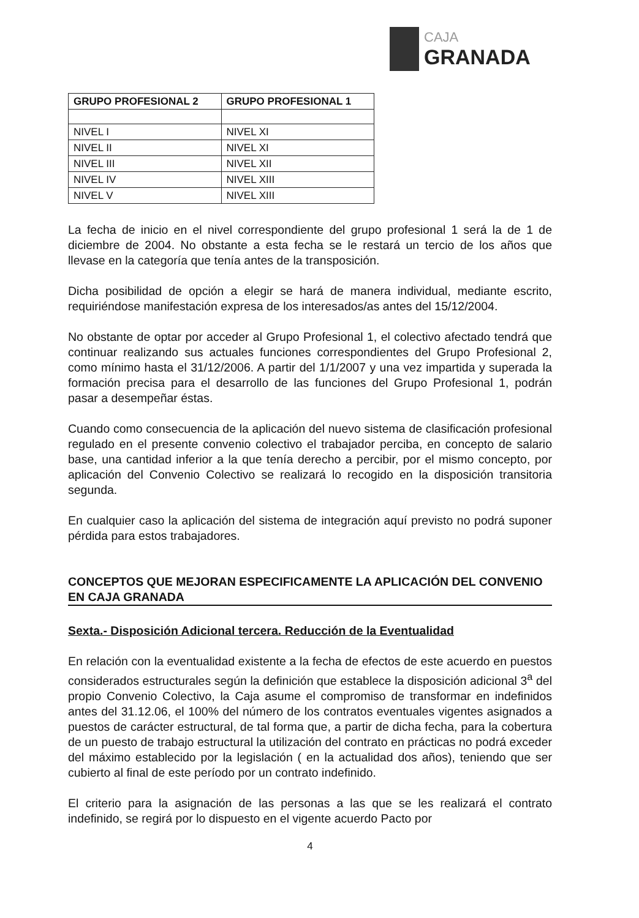CAJA
GRANADA
| GRUPO PROFESIONAL 2 | GRUPO PROFESIONAL 1 |
| --- | --- |
| NIVEL I | NIVEL XI |
| NIVEL II | NIVEL XI |
| NIVEL III | NIVEL XII |
| NIVEL IV | NIVEL XIII |
| NIVEL V | NIVEL XIII |
La fecha de inicio en el nivel correspondiente del grupo profesional 1 será la de 1 de diciembre de 2004. No obstante a esta fecha se le restará un tercio de los años que llevase en la categoría que tenía antes de la transposición.
Dicha posibilidad de opción a elegir se hará de manera individual, mediante escrito, requiriéndose manifestación expresa de los interesados/as antes del 15/12/2004.
No obstante de optar por acceder al Grupo Profesional 1, el colectivo afectado tendrá que continuar realizando sus actuales funciones correspondientes del Grupo Profesional 2, como mínimo hasta el 31/12/2006. A partir del 1/1/2007 y una vez impartida y superada la formación precisa para el desarrollo de las funciones del Grupo Profesional 1, podrán pasar a desempeñar éstas.
Cuando como consecuencia de la aplicación del nuevo sistema de clasificación profesional regulado en el presente convenio colectivo el trabajador perciba, en concepto de salario base, una cantidad inferior a la que tenía derecho a percibir, por el mismo concepto, por aplicación del Convenio Colectivo se realizará lo recogido en la disposición transitoria segunda.
En cualquier caso la aplicación del sistema de integración aquí previsto no podrá suponer pérdida para estos trabajadores.
CONCEPTOS QUE MEJORAN ESPECIFICAMENTE LA APLICACIÓN DEL CONVENIO EN CAJA GRANADA
Sexta.- Disposición Adicional tercera. Reducción de la Eventualidad
En relación con la eventualidad existente a la fecha de efectos de este acuerdo en puestos considerados estructurales según la definición que establece la disposición adicional 3<sup>a</sup> del propio Convenio Colectivo, la Caja asume el compromiso de transformar en indefinidos antes del 31.12.06, el 100% del número de los contratos eventuales vigentes asignados a puestos de carácter estructural, de tal forma que, a partir de dicha fecha, para la cobertura de un puesto de trabajo estructural la utilización del contrato en prácticas no podrá exceder del máximo establecido por la legislación ( en la actualidad dos años), teniendo que ser cubierto al final de este período por un contrato indefinido.
El criterio para la asignación de las personas a las que se les realizará el contrato indefinido, se regirá por lo dispuesto en el vigente acuerdo Pacto por
4